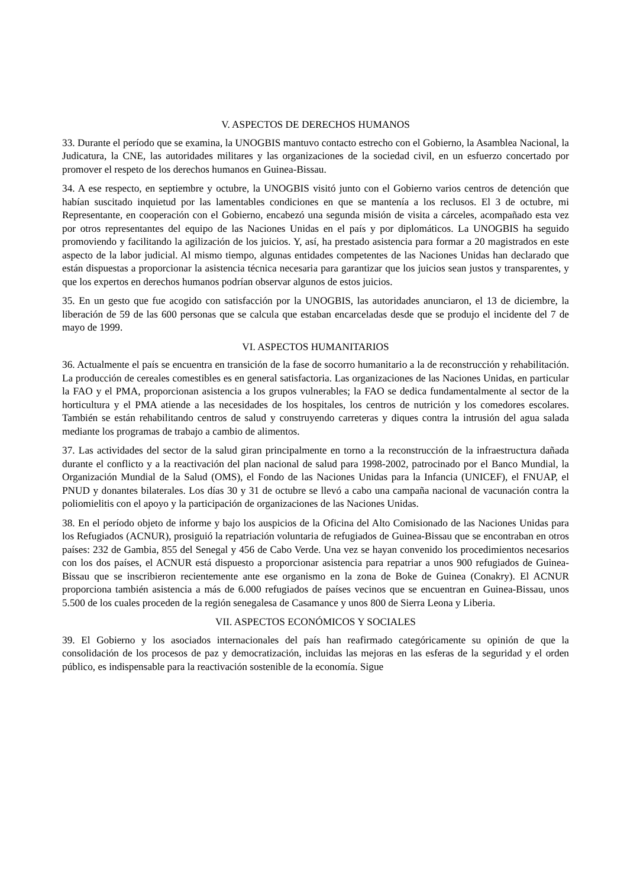V. ASPECTOS DE DERECHOS HUMANOS
33. Durante el período que se examina, la UNOGBIS mantuvo contacto estrecho con el Gobierno, la Asamblea Nacional, la Judicatura, la CNE, las autoridades militares y las organizaciones de la sociedad civil, en un esfuerzo concertado por promover el respeto de los derechos humanos en Guinea-Bissau.
34. A ese respecto, en septiembre y octubre, la UNOGBIS visitó junto con el Gobierno varios centros de detención que habían suscitado inquietud por las lamentables condiciones en que se mantenía a los reclusos. El 3 de octubre, mi Representante, en cooperación con el Gobierno, encabezó una segunda misión de visita a cárceles, acompañado esta vez por otros representantes del equipo de las Naciones Unidas en el país y por diplomáticos. La UNOGBIS ha seguido promoviendo y facilitando la agilización de los juicios. Y, así, ha prestado asistencia para formar a 20 magistrados en este aspecto de la labor judicial. Al mismo tiempo, algunas entidades competentes de las Naciones Unidas han declarado que están dispuestas a proporcionar la asistencia técnica necesaria para garantizar que los juicios sean justos y transparentes, y que los expertos en derechos humanos podrían observar algunos de estos juicios.
35. En un gesto que fue acogido con satisfacción por la UNOGBIS, las autoridades anunciaron, el 13 de diciembre, la liberación de 59 de las 600 personas que se calcula que estaban encarceladas desde que se produjo el incidente del 7 de mayo de 1999.
VI. ASPECTOS HUMANITARIOS
36. Actualmente el país se encuentra en transición de la fase de socorro humanitario a la de reconstrucción y rehabilitación. La producción de cereales comestibles es en general satisfactoria. Las organizaciones de las Naciones Unidas, en particular la FAO y el PMA, proporcionan asistencia a los grupos vulnerables; la FAO se dedica fundamentalmente al sector de la horticultura y el PMA atiende a las necesidades de los hospitales, los centros de nutrición y los comedores escolares. También se están rehabilitando centros de salud y construyendo carreteras y diques contra la intrusión del agua salada mediante los programas de trabajo a cambio de alimentos.
37. Las actividades del sector de la salud giran principalmente en torno a la reconstrucción de la infraestructura dañada durante el conflicto y a la reactivación del plan nacional de salud para 1998-2002, patrocinado por el Banco Mundial, la Organización Mundial de la Salud (OMS), el Fondo de las Naciones Unidas para la Infancia (UNICEF), el FNUAP, el PNUD y donantes bilaterales. Los días 30 y 31 de octubre se llevó a cabo una campaña nacional de vacunación contra la poliomielitis con el apoyo y la participación de organizaciones de las Naciones Unidas.
38. En el período objeto de informe y bajo los auspicios de la Oficina del Alto Comisionado de las Naciones Unidas para los Refugiados (ACNUR), prosiguió la repatriación voluntaria de refugiados de Guinea-Bissau que se encontraban en otros países: 232 de Gambia, 855 del Senegal y 456 de Cabo Verde. Una vez se hayan convenido los procedimientos necesarios con los dos países, el ACNUR está dispuesto a proporcionar asistencia para repatriar a unos 900 refugiados de Guinea-Bissau que se inscribieron recientemente ante ese organismo en la zona de Boke de Guinea (Conakry). El ACNUR proporciona también asistencia a más de 6.000 refugiados de países vecinos que se encuentran en Guinea-Bissau, unos 5.500 de los cuales proceden de la región senegalesa de Casamance y unos 800 de Sierra Leona y Liberia.
VII. ASPECTOS ECONÓMICOS Y SOCIALES
39. El Gobierno y los asociados internacionales del país han reafirmado categóricamente su opinión de que la consolidación de los procesos de paz y democratización, incluidas las mejoras en las esferas de la seguridad y el orden público, es indispensable para la reactivación sostenible de la economía. Sigue